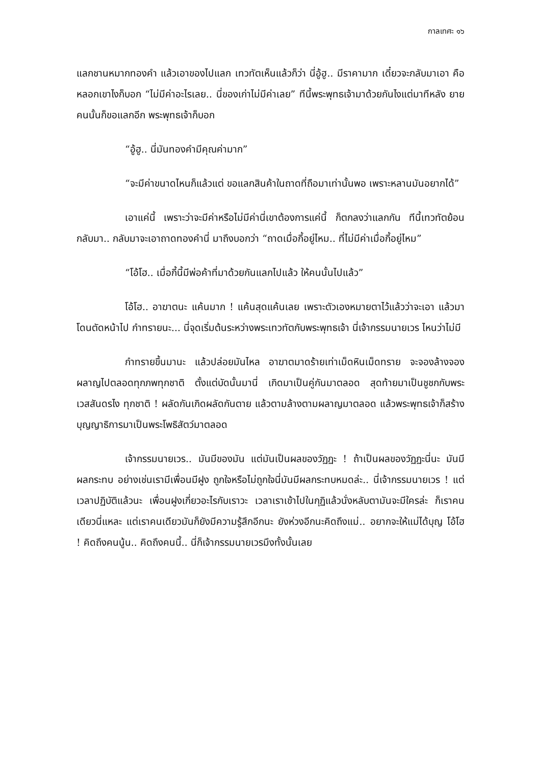กาลเทศะ ๑๖
แลกชานหมากทองคำ แล้วเอาของไปแลก เทวทัตเห็นแล้วก็ว่า นี่อู้ฮู.. มีราคามาก เดี๋ยวจะกลับมาเอา คือหลอกเขาไงก็บอก “ไม่มีค่าอะไรเลย.. นี่ของเก่าไม่มีค่าเลย” ทีนี้พระพุทธเจ้ามาด้วยกันไงแต่มาทีหลัง ยายคนนั้นก็ขอแลกอีก พระพุทธเจ้าก็บอก
“อู้ฮู.. นี่มันทองคำมีคุณค่ามาก”
“จะมีค่าขนาดไหนก็แล้วแต่ ขอแลกสินค้าในถาดที่ถือมาเท่านั้นพอ เพราะหลานมันอยากได้”
เอาแค่นี้ เพราะว่าจะมีค่าหรือไม่มีค่านี่เขาต้องการแค่นี้ ก็ตกลงว่าแลกกัน ทีนี้เทวทัตย้อนกลับมา.. กลับมาจะเอาถาดทองคำนี่ มาถึงบอกว่า “ถาดเมื่อกี้อยู่ไหม.. ที่ไม่มีค่าเมื่อกี้อยู่ไหม”
“โอ้โฮ.. เมื่อกี้นี้มีพ่อค้าที่มาด้วยกันแลกไปแล้ว ให้คนนั้นไปแล้ว”
โอ้โฮ.. อาฆาตนะ แค้นมาก ! แค้นสุดแค้นเลย เพราะตัวเองหมายตาไว้แล้วว่าจะเอา แล้วมาโดนตัดหน้าไป กำทรายนะ... นี่จุดเริ่มต้นระหว่างพระเทวทัตกับพระพุทธเจ้า นี่เจ้ากรรมนายเวร ไหนว่าไม่มี
กำทรายขึ้นมานะ แล้วปล่อยมันไหล อาฆาตมาดร้ายเท่าเม็ดหินเม็ดทราย จะจองล้างจองผลาญไปตลอดทุกภพทุกชาติ ตั้งแต่บัดนั้นมานี่ เกิดมาเป็นคู่กันมาตลอด สุดท้ายมาเป็นชูชกกับพระเวสสันดรไง ทุกชาติ ! ผลัดกันเกิดผลัดกันตาย แล้วตามล้างตามผลาญมาตลอด แล้วพระพุทธเจ้าก็สร้างบุญญาธิการมาเป็นพระโพธิสัตว์มาตลอด
เจ้ากรรมนายเวร.. มันมีของมัน แต่มันเป็นผลของวัฏฏะ ! ถ้าเป็นผลของวัฏฏะนี่นะ มันมีผลกระทบ อย่างเช่นเรามีเพื่อนมีฝูง ถูกใจหรือไม่ถูกใจนี่มันมีผลกระทบหมดล่ะ.. นี่เจ้ากรรมนายเวร ! แต่เวลาปฏิบัติแล้วนะ เพื่อนฝูงเกี่ยวอะไรกับเราวะ เวลาเราเข้าไปในกุฏิแล้วนั่งหลับตามันจะมีใครล่ะ ก็เราคนเดียวนี่แหละ แต่เราคนเดียวมันก็ยังมีความรู้สึกอีกนะ ยังห่วงอีกนะคิดถึงแม่.. อยากจะให้แม่ได้บุญ โอ้โฮ ! คิดถึงคนนู้น.. คิดถึงคนนี้.. นี่ก็เจ้ากรรมนายเวรมึงทั้งนั้นเลย